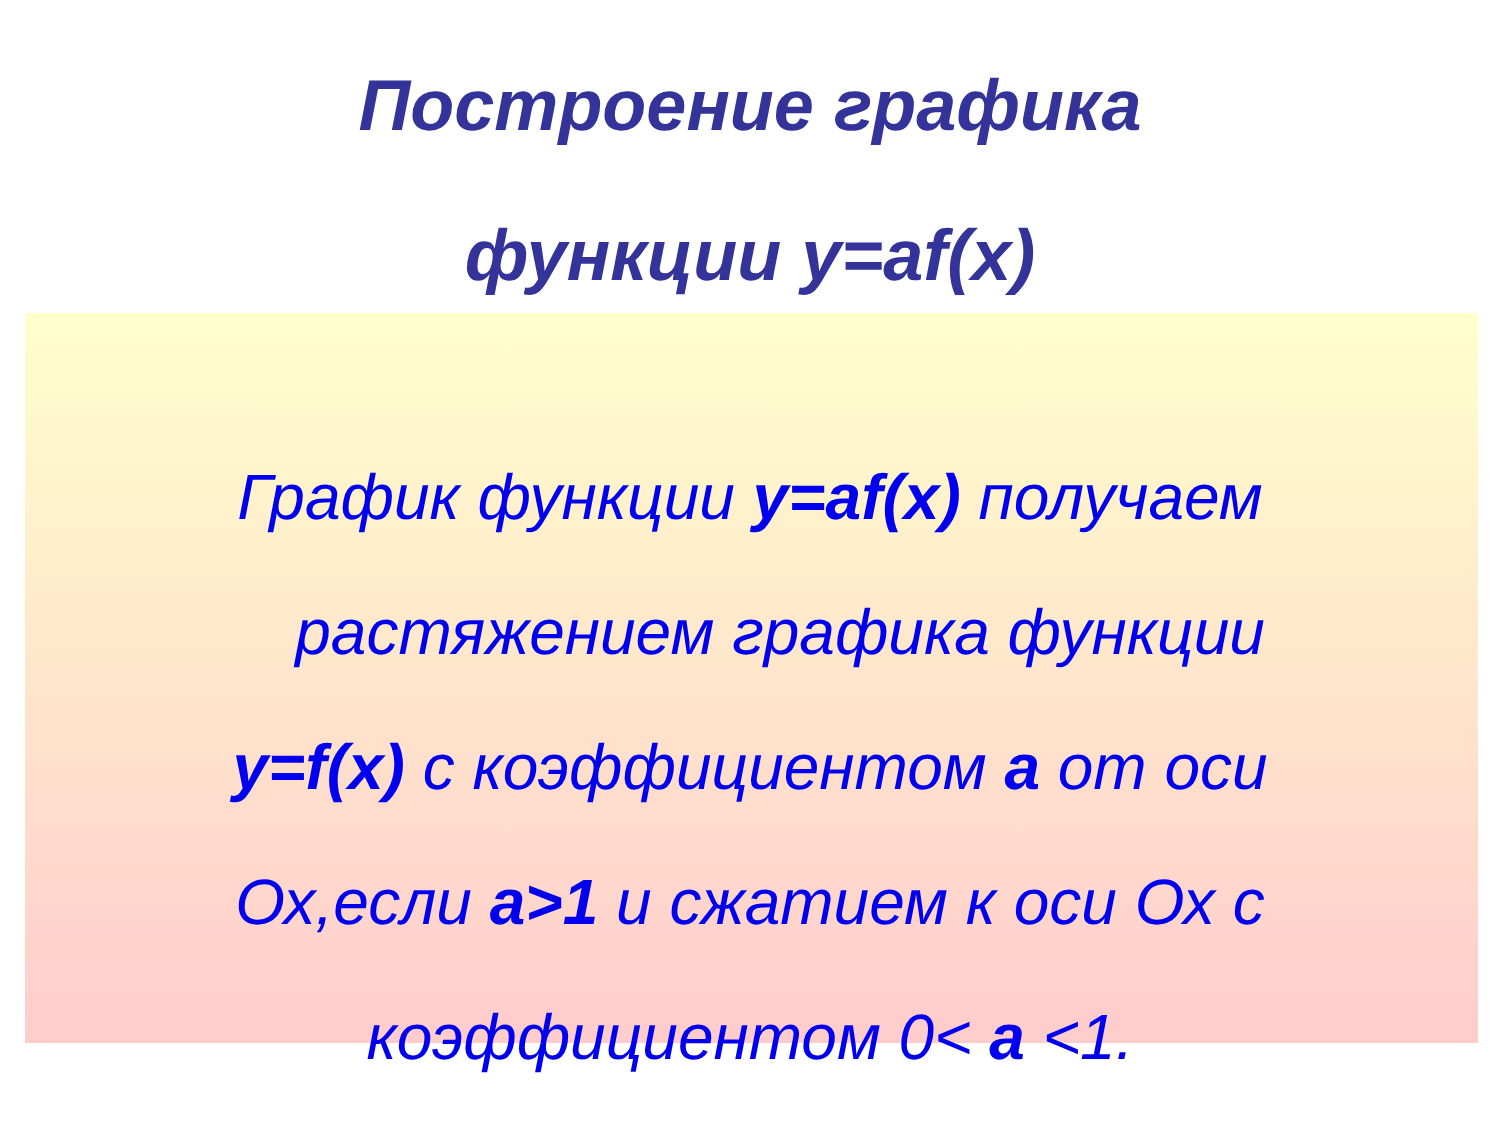Построение графика
функции y=af(x)
График функции y=af(x) получаем
растяжением графика функции
y=f(x) с коэффициентом a от оси
Ох,если a>1 и сжатием к оси Ох с
коэффициентом 0< a <1.